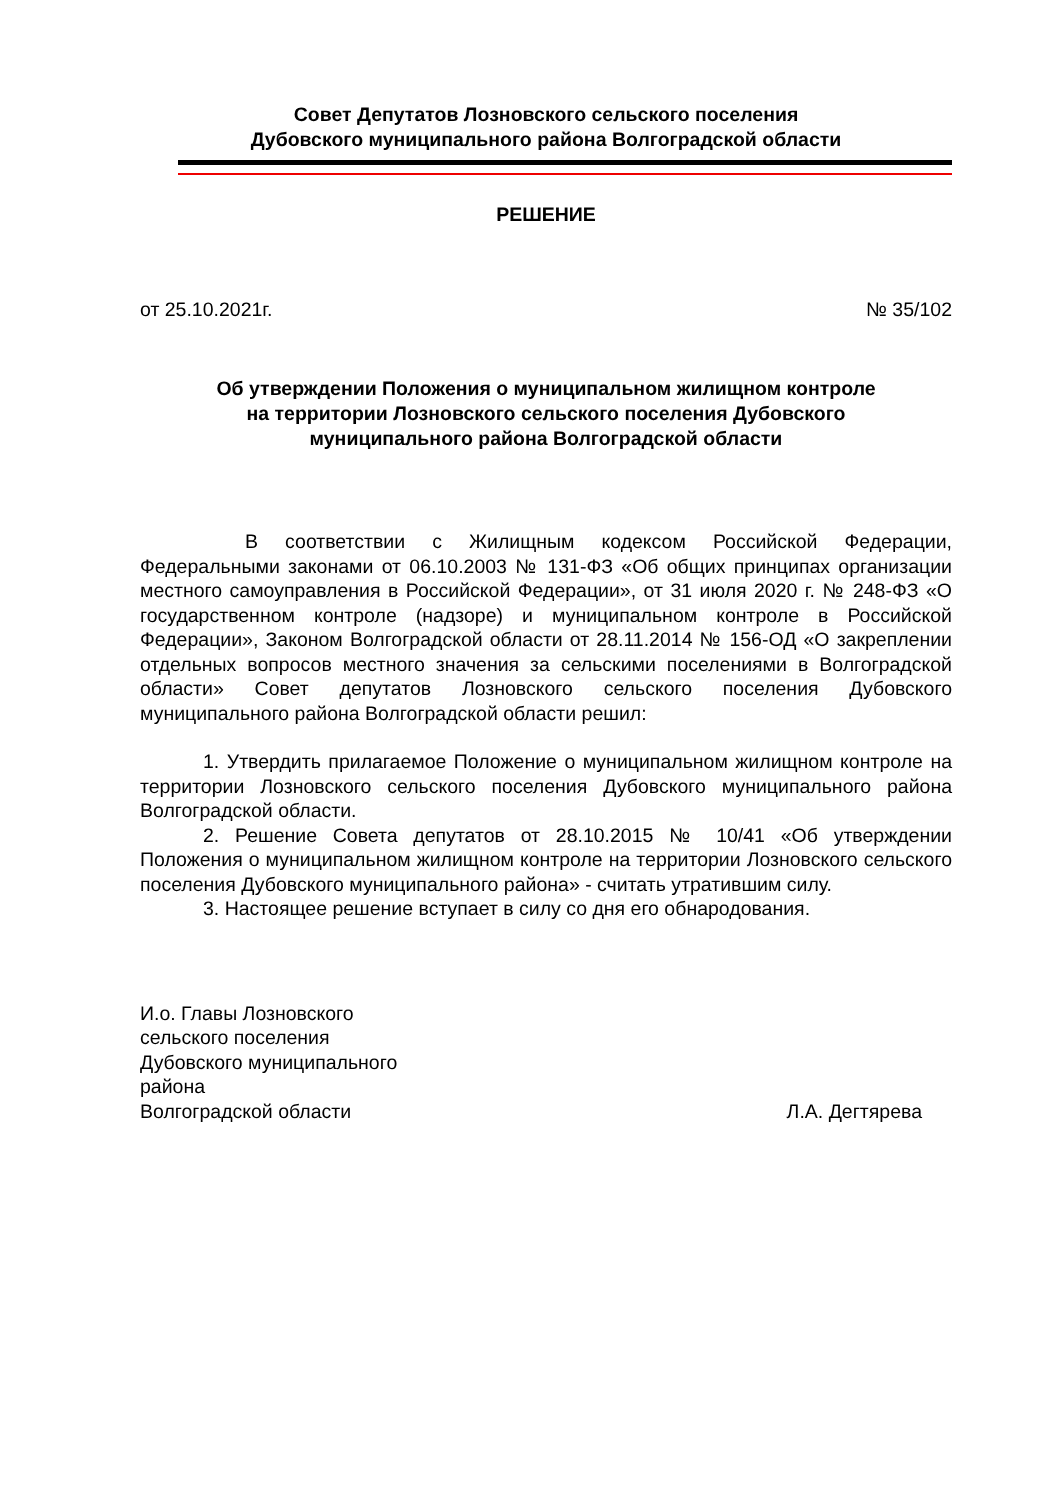Совет Депутатов Лозновского сельского поселения
Дубовского муниципального района Волгоградской области
РЕШЕНИЕ
от 25.10.2021г. № 35/102
Об утверждении Положения о муниципальном жилищном контроле
на территории Лозновского сельского поселения Дубовского
муниципального района Волгоградской области
В соответствии с Жилищным кодексом Российской Федерации, Федеральными законами от 06.10.2003 № 131-ФЗ «Об общих принципах организации местного самоуправления в Российской Федерации», от 31 июля 2020 г. № 248-ФЗ «О государственном контроле (надзоре) и муниципальном контроле в Российской Федерации», Законом Волгоградской области от 28.11.2014 № 156-ОД «О закреплении отдельных вопросов местного значения за сельскими поселениями в Волгоградской области» Совет депутатов Лозновского сельского поселения Дубовского муниципального района Волгоградской области решил:
1. Утвердить прилагаемое Положение о муниципальном жилищном контроле на территории Лозновского сельского поселения Дубовского муниципального района Волгоградской области.
2. Решение Совета депутатов от 28.10.2015 № 10/41 «Об утверждении Положения о муниципальном жилищном контроле на территории Лозновского сельского поселения Дубовского муниципального района» - считать утратившим силу.
3. Настоящее решение вступает в силу со дня его обнародования.
И.о. Главы Лозновского
сельского поселения
Дубовского муниципального
района
Волгоградской области
Л.А. Дегтярева